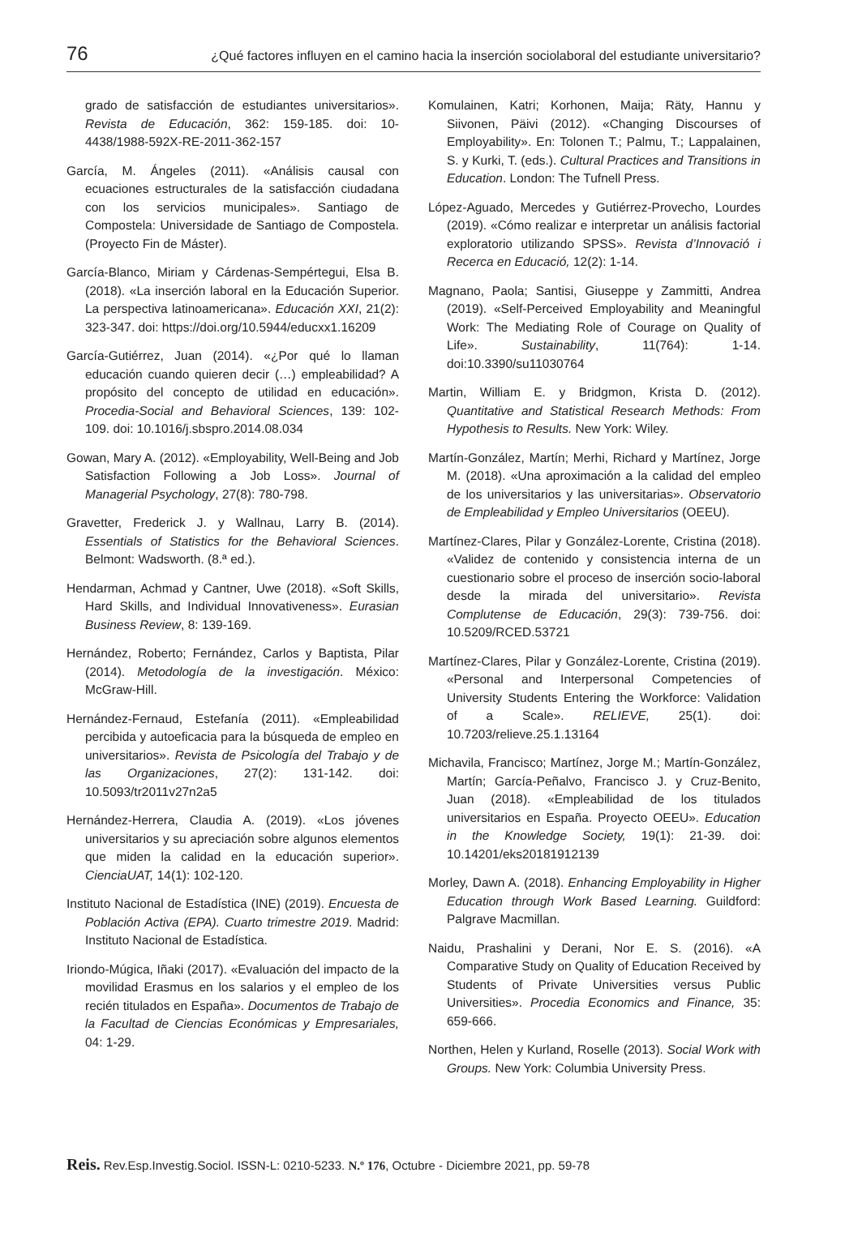76 ¿Qué factores influyen en el camino hacia la inserción sociolaboral del estudiante universitario?
grado de satisfacción de estudiantes universitarios». Revista de Educación, 362: 159-185. doi: 10-4438/1988-592X-RE-2011-362-157
García, M. Ángeles (2011). «Análisis causal con ecuaciones estructurales de la satisfacción ciudadana con los servicios municipales». Santiago de Compostela: Universidade de Santiago de Compostela. (Proyecto Fin de Máster).
García-Blanco, Miriam y Cárdenas-Sempértegui, Elsa B. (2018). «La inserción laboral en la Educación Superior. La perspectiva latinoamericana». Educación XXI, 21(2): 323-347. doi: https://doi.org/10.5944/educxx1.16209
García-Gutiérrez, Juan (2014). «¿Por qué lo llaman educación cuando quieren decir (…) empleabilidad? A propósito del concepto de utilidad en educación». Procedia-Social and Behavioral Sciences, 139: 102-109. doi: 10.1016/j.sbspro.2014.08.034
Gowan, Mary A. (2012). «Employability, Well-Being and Job Satisfaction Following a Job Loss». Journal of Managerial Psychology, 27(8): 780-798.
Gravetter, Frederick J. y Wallnau, Larry B. (2014). Essentials of Statistics for the Behavioral Sciences. Belmont: Wadsworth. (8.ª ed.).
Hendarman, Achmad y Cantner, Uwe (2018). «Soft Skills, Hard Skills, and Individual Innovativeness». Eurasian Business Review, 8: 139-169.
Hernández, Roberto; Fernández, Carlos y Baptista, Pilar (2014). Metodología de la investigación. México: McGraw-Hill.
Hernández-Fernaud, Estefanía (2011). «Empleabilidad percibida y autoeficacia para la búsqueda de empleo en universitarios». Revista de Psicología del Trabajo y de las Organizaciones, 27(2): 131-142. doi: 10.5093/tr2011v27n2a5
Hernández-Herrera, Claudia A. (2019). «Los jóvenes universitarios y su apreciación sobre algunos elementos que miden la calidad en la educación superior». CienciaUAT, 14(1): 102-120.
Instituto Nacional de Estadística (INE) (2019). Encuesta de Población Activa (EPA). Cuarto trimestre 2019. Madrid: Instituto Nacional de Estadística.
Iriondo-Múgica, Iñaki (2017). «Evaluación del impacto de la movilidad Erasmus en los salarios y el empleo de los recién titulados en España». Documentos de Trabajo de la Facultad de Ciencias Económicas y Empresariales, 04: 1-29.
Komulainen, Katri; Korhonen, Maija; Räty, Hannu y Siivonen, Päivi (2012). «Changing Discourses of Employability». En: Tolonen T.; Palmu, T.; Lappalainen, S. y Kurki, T. (eds.). Cultural Practices and Transitions in Education. London: The Tufnell Press.
López-Aguado, Mercedes y Gutiérrez-Provecho, Lourdes (2019). «Cómo realizar e interpretar un análisis factorial exploratorio utilizando SPSS». Revista d’Innovació i Recerca en Educació, 12(2): 1-14.
Magnano, Paola; Santisi, Giuseppe y Zammitti, Andrea (2019). «Self-Perceived Employability and Meaningful Work: The Mediating Role of Courage on Quality of Life». Sustainability, 11(764): 1-14. doi:10.3390/su11030764
Martin, William E. y Bridgmon, Krista D. (2012). Quantitative and Statistical Research Methods: From Hypothesis to Results. New York: Wiley.
Martín-González, Martín; Merhi, Richard y Martínez, Jorge M. (2018). «Una aproximación a la calidad del empleo de los universitarios y las universitarias». Observatorio de Empleabilidad y Empleo Universitarios (OEEU).
Martínez-Clares, Pilar y González-Lorente, Cristina (2018). «Validez de contenido y consistencia interna de un cuestionario sobre el proceso de inserción socio-laboral desde la mirada del universitario». Revista Complutense de Educación, 29(3): 739-756. doi: 10.5209/RCED.53721
Martínez-Clares, Pilar y González-Lorente, Cristina (2019). «Personal and Interpersonal Competencies of University Students Entering the Workforce: Validation of a Scale». RELIEVE, 25(1). doi: 10.7203/relieve.25.1.13164
Michavila, Francisco; Martínez, Jorge M.; Martín-González, Martín; García-Peñalvo, Francisco J. y Cruz-Benito, Juan (2018). «Empleabilidad de los titulados universitarios en España. Proyecto OEEU». Education in the Knowledge Society, 19(1): 21-39. doi: 10.14201/eks20181912139
Morley, Dawn A. (2018). Enhancing Employability in Higher Education through Work Based Learning. Guildford: Palgrave Macmillan.
Naidu, Prashalini y Derani, Nor E. S. (2016). «A Comparative Study on Quality of Education Received by Students of Private Universities versus Public Universities». Procedia Economics and Finance, 35: 659-666.
Northen, Helen y Kurland, Roselle (2013). Social Work with Groups. New York: Columbia University Press.
Reis. Rev.Esp.Investig.Sociol. ISSN-L: 0210-5233. N.º 176, Octubre - Diciembre 2021, pp. 59-78